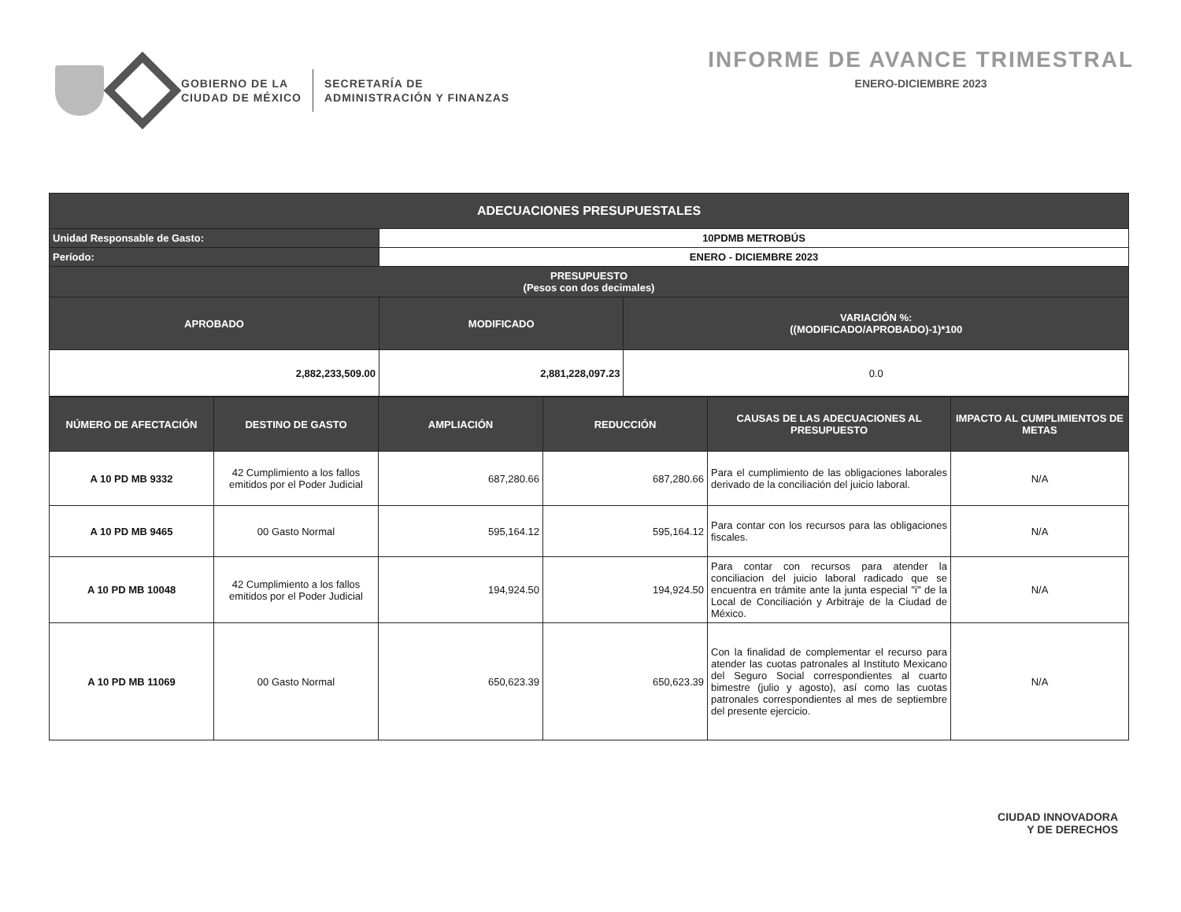GOBIERNO DE LA
CIUDAD DE MÉXICO
SECRETARÍA DE
ADMINISTRACIÓN Y FINANZAS
INFORME DE AVANCE TRIMESTRAL
ENERO-DICIEMBRE 2023
| ADECUACIONES PRESUPUESTALES | | |
| --- | --- | --- |
| Unidad Responsable de Gasto: | 10PDMB METROBÚS | |
| Período: | ENERO - DICIEMBRE 2023 | |
| PRESUPUESTO (Pesos con dos decimales) | | |
| APROBADO | MODIFICADO | VARIACIÓN %: ((MODIFICADO/APROBADO)-1)*100 |
| 2,882,233,509.00 | 2,881,228,097.23 | 0.0 |
| NÚMERO DE AFECTACIÓN | DESTINO DE GASTO | AMPLIACIÓN | REDUCCIÓN | CAUSAS DE LAS ADECUACIONES AL PRESUPUESTO | IMPACTO AL CUMPLIMIENTOS DE METAS |
| --- | --- | --- | --- | --- | --- |
| A 10 PD MB 9332 | 42 Cumplimiento a los fallos emitidos por el Poder Judicial | 687,280.66 | 687,280.66 | Para el cumplimiento de las obligaciones laborales derivado de la conciliación del juicio laboral. | N/A |
| A 10 PD MB 9465 | 00 Gasto Normal | 595,164.12 | 595,164.12 | Para contar con los recursos para las obligaciones fiscales. | N/A |
| A 10 PD MB 10048 | 42 Cumplimiento a los fallos emitidos por el Poder Judicial | 194,924.50 | 194,924.50 | Para contar con recursos para atender la conciliacion del juicio laboral radicado que se encuentra en trámite ante la junta especial "i" de la Local de Conciliación y Arbitraje de la Ciudad de México. | N/A |
| A 10 PD MB 11069 | 00 Gasto Normal | 650,623.39 | 650,623.39 | Con la finalidad de complementar el recurso para atender las cuotas patronales al Instituto Mexicano del Seguro Social correspondientes al cuarto bimestre (julio y agosto), así como las cuotas patronales correspondientes al mes de septiembre del presente ejercicio. | N/A |
CIUDAD INNOVADORA
Y DE DERECHOS